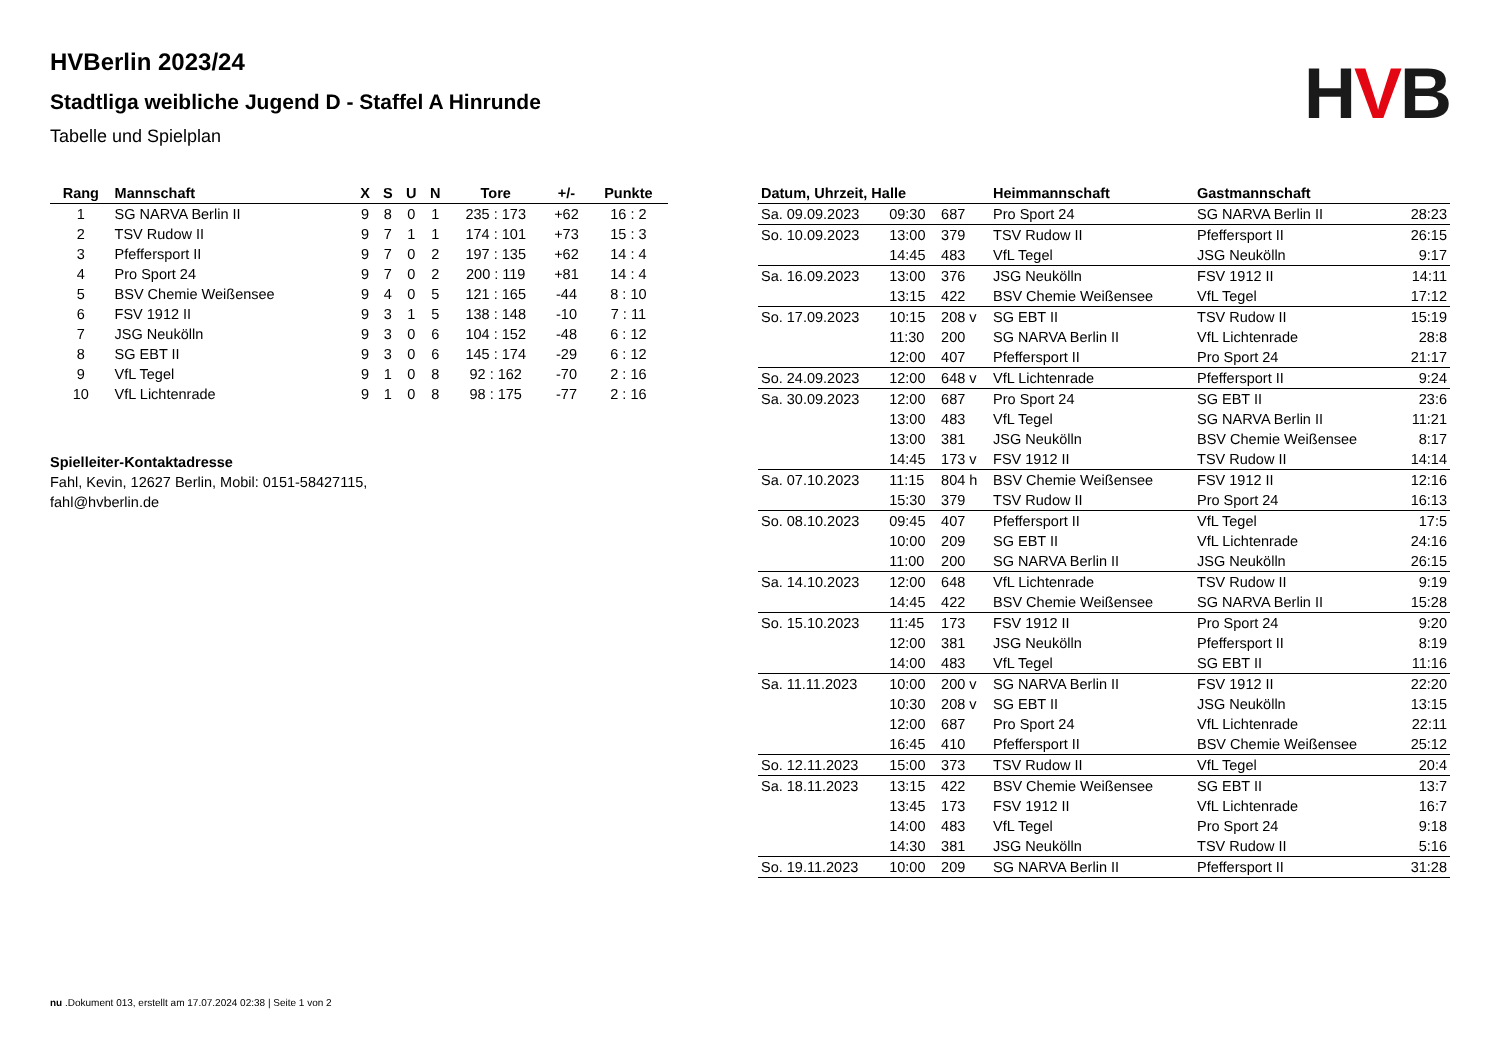HVB
HVBerlin 2023/24
Stadtliga weibliche Jugend D - Staffel A Hinrunde
Tabelle und Spielplan
| Rang | Mannschaft | X | S | U | N | Tore | +/- | Punkte |
| --- | --- | --- | --- | --- | --- | --- | --- | --- |
| 1 | SG NARVA Berlin II | 9 | 8 | 0 | 1 | 235 : 173 | +62 | 16 : 2 |
| 2 | TSV Rudow II | 9 | 7 | 1 | 1 | 174 : 101 | +73 | 15 : 3 |
| 3 | Pfeffersport II | 9 | 7 | 0 | 2 | 197 : 135 | +62 | 14 : 4 |
| 4 | Pro Sport 24 | 9 | 7 | 0 | 2 | 200 : 119 | +81 | 14 : 4 |
| 5 | BSV Chemie Weißensee | 9 | 4 | 0 | 5 | 121 : 165 | -44 | 8 : 10 |
| 6 | FSV 1912 II | 9 | 3 | 1 | 5 | 138 : 148 | -10 | 7 : 11 |
| 7 | JSG Neukölln | 9 | 3 | 0 | 6 | 104 : 152 | -48 | 6 : 12 |
| 8 | SG EBT II | 9 | 3 | 0 | 6 | 145 : 174 | -29 | 6 : 12 |
| 9 | VfL Tegel | 9 | 1 | 0 | 8 | 92 : 162 | -70 | 2 : 16 |
| 10 | VfL Lichtenrade | 9 | 1 | 0 | 8 | 98 : 175 | -77 | 2 : 16 |
Spielleiter-Kontaktadresse
Fahl, Kevin, 12627 Berlin, Mobil: 0151-58427115, fahl@hvberlin.de
| Datum, Uhrzeit, Halle | | | Heimmannschaft | Gastmannschaft | |
| --- | --- | --- | --- | --- | --- |
| Sa. 09.09.2023 | 09:30 | 687 | Pro Sport 24 | SG NARVA Berlin II | 28:23 |
| So. 10.09.2023 | 13:00 | 379 | TSV Rudow II | Pfeffersport II | 26:15 |
| | 14:45 | 483 | VfL Tegel | JSG Neukölln | 9:17 |
| Sa. 16.09.2023 | 13:00 | 376 | JSG Neukölln | FSV 1912 II | 14:11 |
| | 13:15 | 422 | BSV Chemie Weißensee | VfL Tegel | 17:12 |
| So. 17.09.2023 | 10:15 | 208 v | SG EBT II | TSV Rudow II | 15:19 |
| | 11:30 | 200 | SG NARVA Berlin II | VfL Lichtenrade | 28:8 |
| | 12:00 | 407 | Pfeffersport II | Pro Sport 24 | 21:17 |
| So. 24.09.2023 | 12:00 | 648 v | VfL Lichtenrade | Pfeffersport II | 9:24 |
| Sa. 30.09.2023 | 12:00 | 687 | Pro Sport 24 | SG EBT II | 23:6 |
| | 13:00 | 483 | VfL Tegel | SG NARVA Berlin II | 11:21 |
| | 13:00 | 381 | JSG Neukölln | BSV Chemie Weißensee | 8:17 |
| | 14:45 | 173 v | FSV 1912 II | TSV Rudow II | 14:14 |
| Sa. 07.10.2023 | 11:15 | 804 h | BSV Chemie Weißensee | FSV 1912 II | 12:16 |
| | 15:30 | 379 | TSV Rudow II | Pro Sport 24 | 16:13 |
| So. 08.10.2023 | 09:45 | 407 | Pfeffersport II | VfL Tegel | 17:5 |
| | 10:00 | 209 | SG EBT II | VfL Lichtenrade | 24:16 |
| | 11:00 | 200 | SG NARVA Berlin II | JSG Neukölln | 26:15 |
| Sa. 14.10.2023 | 12:00 | 648 | VfL Lichtenrade | TSV Rudow II | 9:19 |
| | 14:45 | 422 | BSV Chemie Weißensee | SG NARVA Berlin II | 15:28 |
| So. 15.10.2023 | 11:45 | 173 | FSV 1912 II | Pro Sport 24 | 9:20 |
| | 12:00 | 381 | JSG Neukölln | Pfeffersport II | 8:19 |
| | 14:00 | 483 | VfL Tegel | SG EBT II | 11:16 |
| Sa. 11.11.2023 | 10:00 | 200 v | SG NARVA Berlin II | FSV 1912 II | 22:20 |
| | 10:30 | 208 v | SG EBT II | JSG Neukölln | 13:15 |
| | 12:00 | 687 | Pro Sport 24 | VfL Lichtenrade | 22:11 |
| | 16:45 | 410 | Pfeffersport II | BSV Chemie Weißensee | 25:12 |
| So. 12.11.2023 | 15:00 | 373 | TSV Rudow II | VfL Tegel | 20:4 |
| Sa. 18.11.2023 | 13:15 | 422 | BSV Chemie Weißensee | SG EBT II | 13:7 |
| | 13:45 | 173 | FSV 1912 II | VfL Lichtenrade | 16:7 |
| | 14:00 | 483 | VfL Tegel | Pro Sport 24 | 9:18 |
| | 14:30 | 381 | JSG Neukölln | TSV Rudow II | 5:16 |
| So. 19.11.2023 | 10:00 | 209 | SG NARVA Berlin II | Pfeffersport II | 31:28 |
nu .Dokument 013, erstellt am 17.07.2024 02:38 | Seite 1 von 2